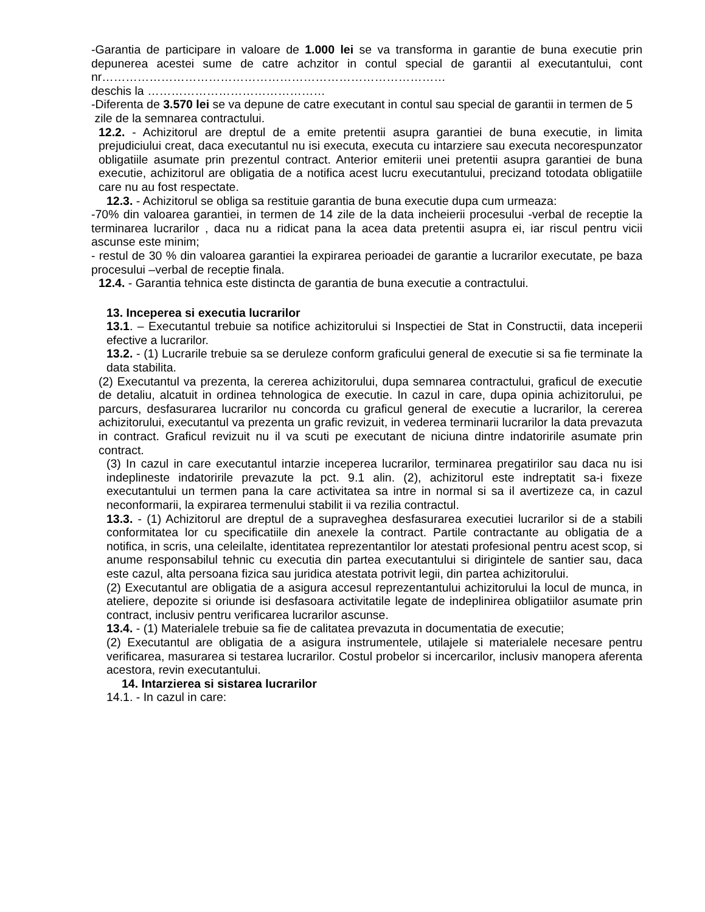-Garantia de participare in valoare de 1.000 lei se va transforma in garantie de buna executie prin depunerea acestei sume de catre achzitor in contul special de garantii al executantului, cont nr……………………………………………………………………………
deschis la ………………………………………
-Diferenta de 3.570 lei se va depune de catre executant in contul sau special de garantii in termen de 5
zile de la semnarea contractului.
12.2. - Achizitorul are dreptul de a emite pretentii asupra garantiei de buna executie, in limita prejudiciului creat, daca executantul nu isi executa, executa cu intarziere sau executa necorespunzator obligatiile asumate prin prezentul contract. Anterior emiterii unei pretentii asupra garantiei de buna executie, achizitorul are obligatia de a notifica acest lucru executantului, precizand totodata obligatiile care nu au fost respectate.
12.3. - Achizitorul se obliga sa restituie garantia de buna executie dupa cum urmeaza:
-70% din valoarea garantiei, in termen de 14 zile de la data incheierii procesului -verbal de receptie la terminarea lucrarilor , daca nu a ridicat pana la acea data pretentii asupra ei, iar riscul pentru vicii ascunse este minim;
- restul de 30 % din valoarea garantiei la expirarea perioadei de garantie a lucrarilor executate, pe baza procesului –verbal de receptie finala.
12.4. - Garantia tehnica este distincta de garantia de buna executie a contractului.
13. Inceperea si executia lucrarilor
13.1. – Executantul trebuie sa notifice achizitorului si Inspectiei de Stat in Constructii, data inceperii efective a lucrarilor.
13.2. - (1) Lucrarile trebuie sa se deruleze conform graficului general de executie si sa fie terminate la data stabilita.
(2) Executantul va prezenta, la cererea achizitorului, dupa semnarea contractului, graficul de executie de detaliu, alcatuit in ordinea tehnologica de executie. In cazul in care, dupa opinia achizitorului, pe parcurs, desfasurarea lucrarilor nu concorda cu graficul general de executie a lucrarilor, la cererea achizitorului, executantul va prezenta un grafic revizuit, in vederea terminarii lucrarilor la data prevazuta in contract. Graficul revizuit nu il va scuti pe executant de niciuna dintre indatoririle asumate prin contract.
(3) In cazul in care executantul intarzie inceperea lucrarilor, terminarea pregatirilor sau daca nu isi indeplineste indatoririle prevazute la pct. 9.1 alin. (2), achizitorul este indreptatit sa-i fixeze executantului un termen pana la care activitatea sa intre in normal si sa il avertizeze ca, in cazul neconformarii, la expirarea termenului stabilit ii va rezilia contractul.
13.3. - (1) Achizitorul are dreptul de a supraveghea desfasurarea executiei lucrarilor si de a stabili conformitatea lor cu specificatiile din anexele la contract. Partile contractante au obligatia de a notifica, in scris, una celeilalte, identitatea reprezentantilor lor atestati profesional pentru acest scop, si anume responsabilul tehnic cu executia din partea executantului si dirigintele de santier sau, daca este cazul, alta persoana fizica sau juridica atestata potrivit legii, din partea achizitorului.
(2) Executantul are obligatia de a asigura accesul reprezentantului achizitorului la locul de munca, in ateliere, depozite si oriunde isi desfasoara activitatile legate de indeplinirea obligatiilor asumate prin contract, inclusiv pentru verificarea lucrarilor ascunse.
13.4. - (1) Materialele trebuie sa fie de calitatea prevazuta in documentatia de executie;
(2) Executantul are obligatia de a asigura instrumentele, utilajele si materialele necesare pentru verificarea, masurarea si testarea lucrarilor. Costul probelor si incercarilor, inclusiv manopera aferenta acestora, revin executantului.
14. Intarzierea si sistarea lucrarilor
14.1. - In cazul in care: